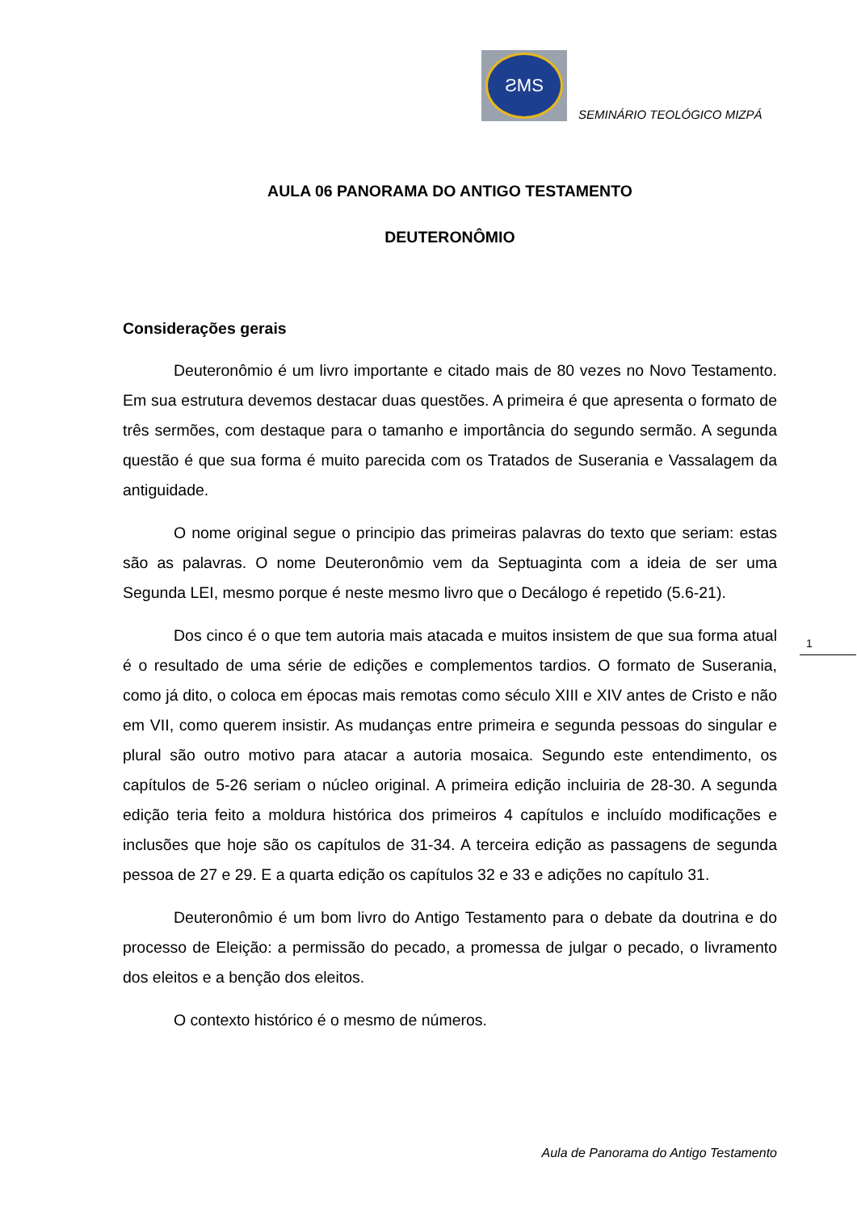ƧMS
SEMINÁRIO TEOLÓGICO MIZPÁ
AULA 06 PANORAMA DO ANTIGO TESTAMENTO
DEUTERONÔMIO
Considerações gerais
Deuteronômio é um livro importante e citado mais de 80 vezes no Novo Testamento. Em sua estrutura devemos destacar duas questões. A primeira é que apresenta o formato de três sermões, com destaque para o tamanho e importância do segundo sermão. A segunda questão é que sua forma é muito parecida com os Tratados de Suserania e Vassalagem da antiguidade.
O nome original segue o principio das primeiras palavras do texto que seriam: estas são as palavras. O nome Deuteronômio vem da Septuaginta com a ideia de ser uma Segunda LEI, mesmo porque é neste mesmo livro que o Decálogo é repetido (5.6-21).
Dos cinco é o que tem autoria mais atacada e muitos insistem de que sua forma atual é o resultado de uma série de edições e complementos tardios. O formato de Suserania, como já dito, o coloca em épocas mais remotas como século XIII e XIV antes de Cristo e não em VII, como querem insistir. As mudanças entre primeira e segunda pessoas do singular e plural são outro motivo para atacar a autoria mosaica. Segundo este entendimento, os capítulos de 5-26 seriam o núcleo original. A primeira edição incluiria de 28-30. A segunda edição teria feito a moldura histórica dos primeiros 4 capítulos e incluído modificações e inclusões que hoje são os capítulos de 31-34. A terceira edição as passagens de segunda pessoa de 27 e 29. E a quarta edição os capítulos 32 e 33 e adições no capítulo 31.
Deuteronômio é um bom livro do Antigo Testamento para o debate da doutrina e do processo de Eleição: a permissão do pecado, a promessa de julgar o pecado, o livramento dos eleitos e a benção dos eleitos.
O contexto histórico é o mesmo de números.
1
Aula de Panorama do Antigo Testamento